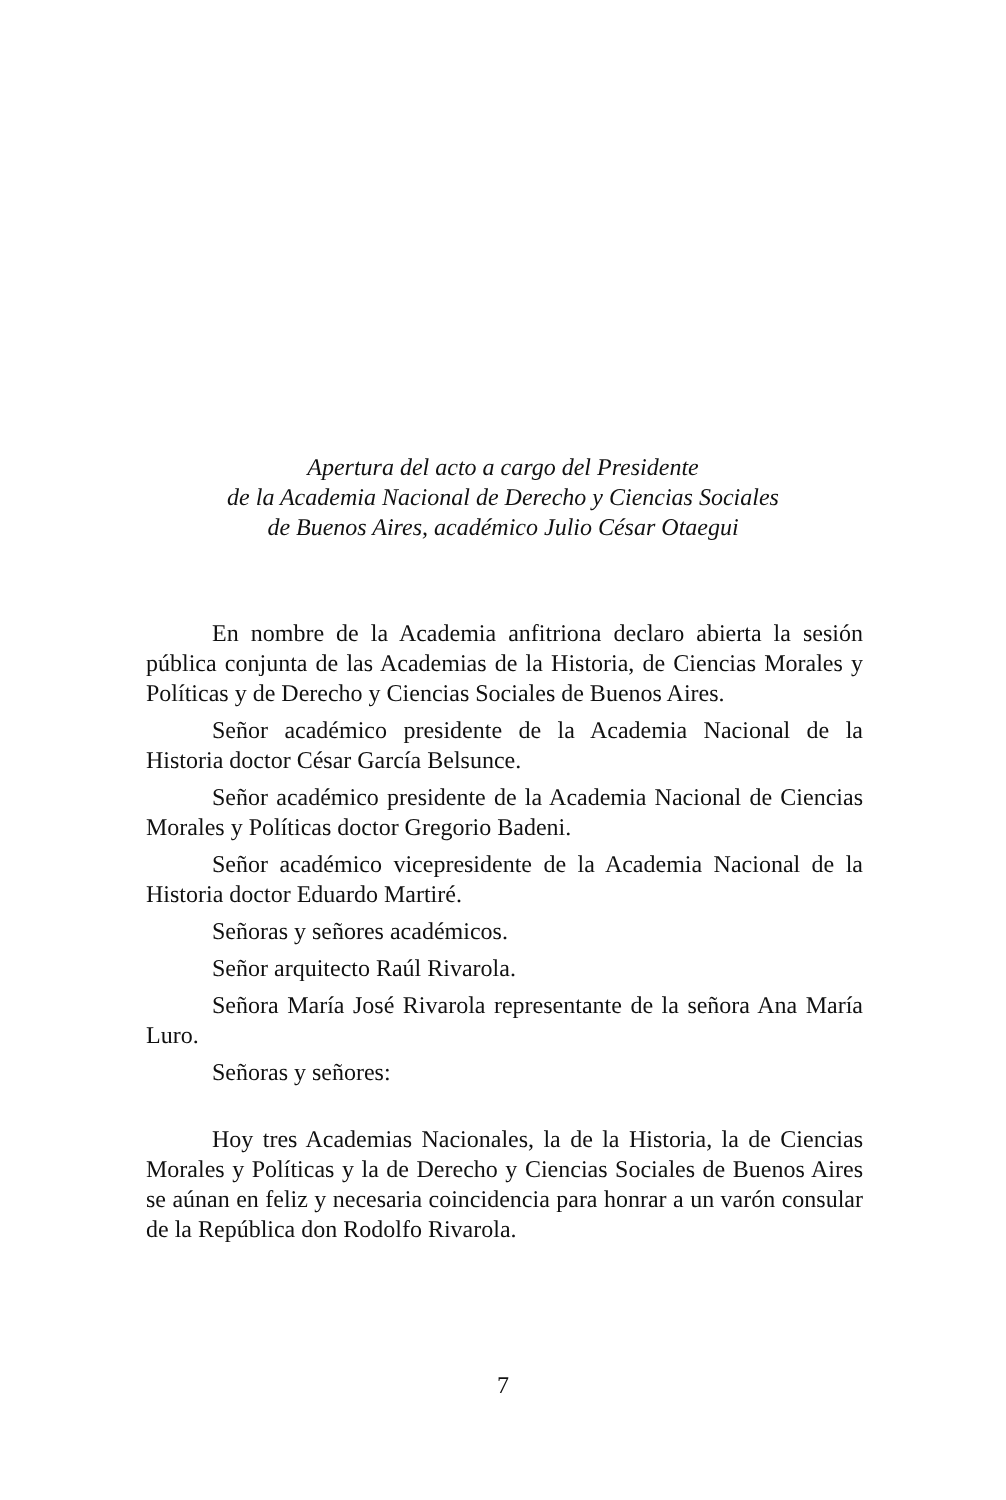Apertura del acto a cargo del Presidente
de la Academia Nacional de Derecho y Ciencias Sociales
de Buenos Aires, académico Julio César Otaegui
En nombre de la Academia anfitriona declaro abierta la sesión pública conjunta de las Academias de la Historia, de Ciencias Morales y Políticas y de Derecho y Ciencias Sociales de Buenos Aires.
Señor académico presidente de la Academia Nacional de la Historia doctor César García Belsunce.
Señor académico presidente de la Academia Nacional de Ciencias Morales y Políticas doctor Gregorio Badeni.
Señor académico vicepresidente de la Academia Nacional de la Historia doctor Eduardo Martiré.
Señoras y señores académicos.
Señor arquitecto Raúl Rivarola.
Señora María José Rivarola representante de la señora Ana María Luro.
Señoras y señores:
Hoy tres Academias Nacionales, la de la Historia, la de Ciencias Morales y Políticas y la de Derecho y Ciencias Sociales de Buenos Aires se aúnan en feliz y necesaria coincidencia para honrar a un varón consular de la República don Rodolfo Rivarola.
7